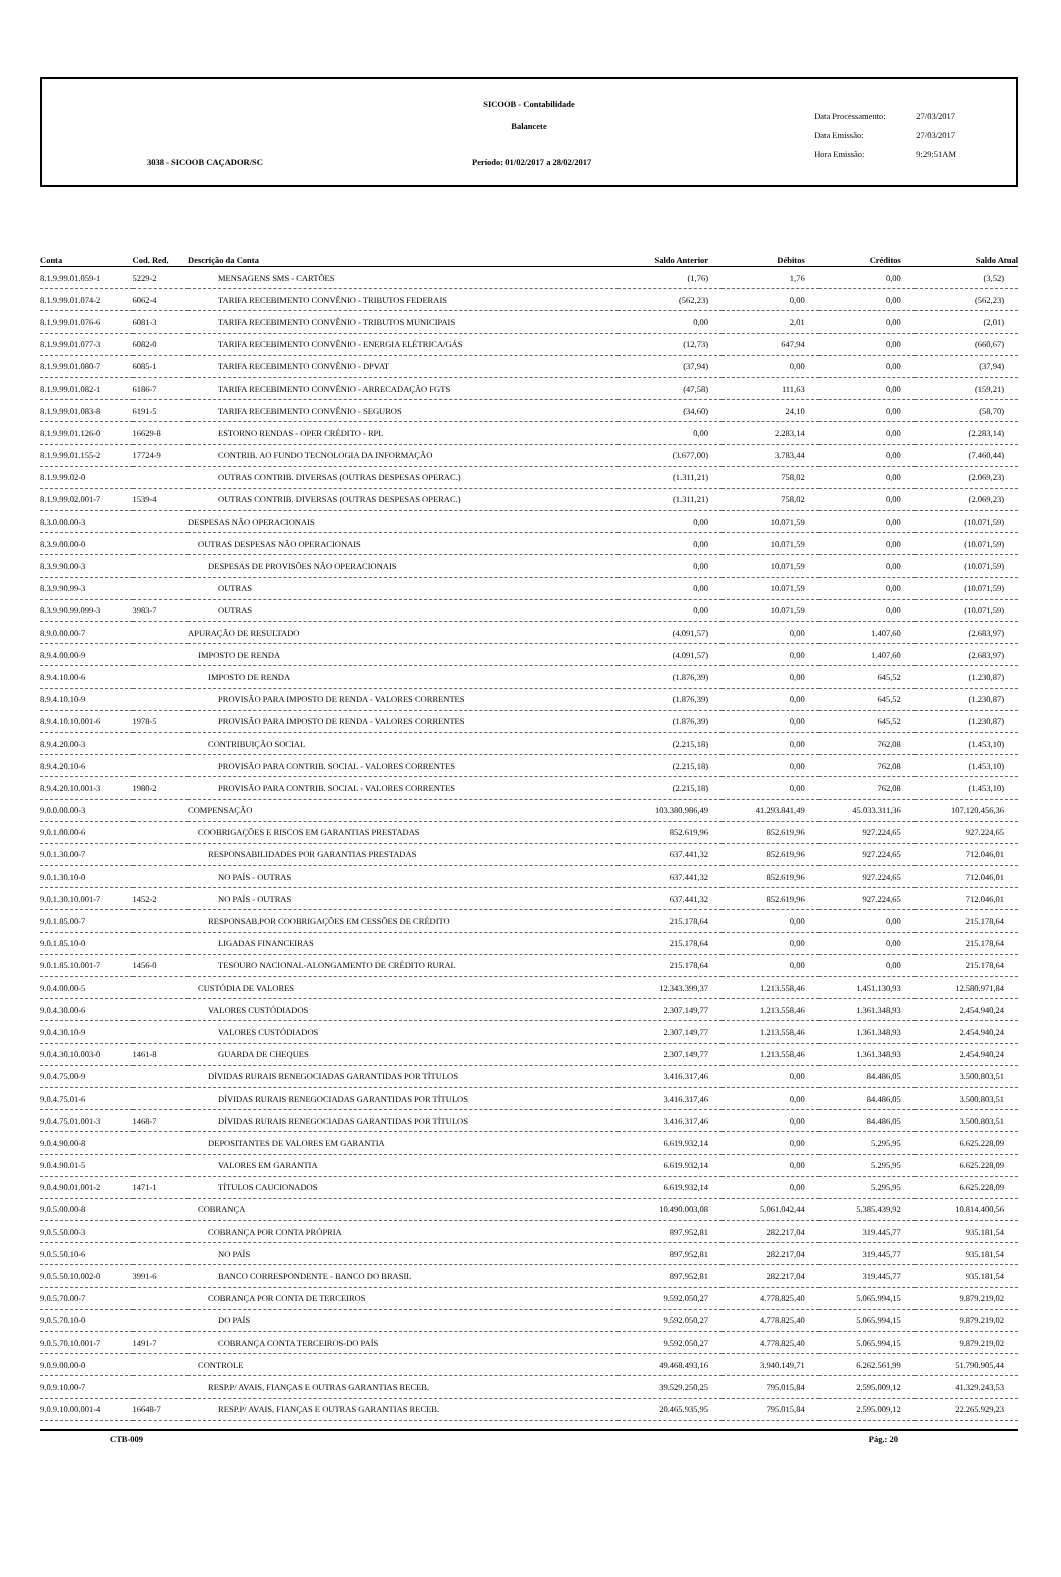SICOOB - Contabilidade
Balancete
Data Processamento: 27/03/2017
Data Emissão: 27/03/2017
Hora Emissão: 9:29:51AM
3038 - SICOOB CAÇADOR/SC
Período: 01/02/2017 a 28/02/2017
| Conta | Cod. Red. | Descrição da Conta | Saldo Anterior | Débitos | Créditos | Saldo Atual |
| --- | --- | --- | --- | --- | --- | --- |
| 8.1.9.99.01.059-1 | 5229-2 | MENSAGENS SMS - CARTÕES | (1,76) | 1,76 | 0,00 | (3,52) |
| 8.1.9.99.01.074-2 | 6062-4 | TARIFA RECEBIMENTO CONVÊNIO - TRIBUTOS FEDERAIS | (562,23) | 0,00 | 0,00 | (562,23) |
| 8.1.9.99.01.076-6 | 6081-3 | TARIFA RECEBIMENTO CONVÊNIO - TRIBUTOS MUNICIPAIS | 0,00 | 2,01 | 0,00 | (2,01) |
| 8.1.9.99.01.077-3 | 6082-0 | TARIFA RECEBIMENTO CONVÊNIO - ENERGIA ELÉTRICA/GÁS | (12,73) | 647,94 | 0,00 | (660,67) |
| 8.1.9.99.01.080-7 | 6085-1 | TARIFA RECEBIMENTO CONVÊNIO - DPVAT | (37,94) | 0,00 | 0,00 | (37,94) |
| 8.1.9.99.01.082-1 | 6186-7 | TARIFA RECEBIMENTO CONVÊNIO - ARRECADAÇÃO FGTS | (47,58) | 111,63 | 0,00 | (159,21) |
| 8.1.9.99.01.083-8 | 6191-5 | TARIFA RECEBIMENTO CONVÊNIO - SEGUROS | (34,60) | 24,10 | 0,00 | (58,70) |
| 8.1.9.99.01.126-0 | 16629-8 | ESTORNO RENDAS - OPER CRÉDITO - RPL | 0,00 | 2.283,14 | 0,00 | (2.283,14) |
| 8.1.9.99.01.155-2 | 17724-9 | CONTRIB. AO FUNDO TECNOLOGIA DA INFORMAÇÃO | (3.677,00) | 3.783,44 | 0,00 | (7.460,44) |
| 8.1.9.99.02-0 | | OUTRAS CONTRIB. DIVERSAS (OUTRAS DESPESAS OPERAC.) | (1.311,21) | 758,02 | 0,00 | (2.069,23) |
| 8.1.9.99.02.001-7 | 1539-4 | OUTRAS CONTRIB. DIVERSAS (OUTRAS DESPESAS OPERAC.) | (1.311,21) | 758,02 | 0,00 | (2.069,23) |
| 8.3.0.00.00-3 | | DESPESAS NÃO OPERACIONAIS | 0,00 | 10.071,59 | 0,00 | (10.071,59) |
| 8.3.9.00.00-0 | | OUTRAS DESPESAS NÃO OPERACIONAIS | 0,00 | 10.071,59 | 0,00 | (10.071,59) |
| 8.3.9.90.00-3 | | DESPESAS DE PROVISÕES NÃO OPERACIONAIS | 0,00 | 10.071,59 | 0,00 | (10.071,59) |
| 8.3.9.90.99-3 | | OUTRAS | 0,00 | 10.071,59 | 0,00 | (10.071,59) |
| 8.3.9.90.99.099-3 | 3983-7 | OUTRAS | 0,00 | 10.071,59 | 0,00 | (10.071,59) |
| 8.9.0.00.00-7 | | APURAÇÃO DE RESULTADO | (4.091,57) | 0,00 | 1.407,60 | (2.683,97) |
| 8.9.4.00.00-9 | | IMPOSTO DE RENDA | (4.091,57) | 0,00 | 1.407,60 | (2.683,97) |
| 8.9.4.10.00-6 | | IMPOSTO DE RENDA | (1.876,39) | 0,00 | 645,52 | (1.230,87) |
| 8.9.4.10.10-9 | | PROVISÃO PARA IMPOSTO DE RENDA - VALORES CORRENTES | (1.876,39) | 0,00 | 645,52 | (1.230,87) |
| 8.9.4.10.10.001-6 | 1978-5 | PROVISÃO PARA IMPOSTO DE RENDA - VALORES CORRENTES | (1.876,39) | 0,00 | 645,52 | (1.230,87) |
| 8.9.4.20.00-3 | | CONTRIBUIÇÃO SOCIAL | (2.215,18) | 0,00 | 762,08 | (1.453,10) |
| 8.9.4.20.10-6 | | PROVISÃO PARA CONTRIB. SOCIAL - VALORES CORRENTES | (2.215,18) | 0,00 | 762,08 | (1.453,10) |
| 8.9.4.20.10.001-3 | 1980-2 | PROVISÃO PARA CONTRIB. SOCIAL - VALORES CORRENTES | (2.215,18) | 0,00 | 762,08 | (1.453,10) |
| 9.0.0.00.00-3 | | COMPENSAÇÃO | 103.380.986,49 | 41.293.841,49 | 45.033.311,36 | 107.120.456,36 |
| 9.0.1.00.00-6 | | COOBRIGAÇÕES E RISCOS EM GARANTIAS PRESTADAS | 852.619,96 | 852.619,96 | 927.224,65 | 927.224,65 |
| 9.0.1.30.00-7 | | RESPONSABILIDADES POR GARANTIAS PRESTADAS | 637.441,32 | 852.619,96 | 927.224,65 | 712.046,01 |
| 9.0.1.30.10-0 | | NO PAÍS - OUTRAS | 637.441,32 | 852.619,96 | 927.224,65 | 712.046,01 |
| 9.0.1.30.10.001-7 | 1452-2 | NO PAÍS - OUTRAS | 637.441,32 | 852.619,96 | 927.224,65 | 712.046,01 |
| 9.0.1.85.00-7 | | RESPONSAB.POR COOBRIGAÇÕES EM CESSÕES DE CRÉDITO | 215.178,64 | 0,00 | 0,00 | 215.178,64 |
| 9.0.1.85.10-0 | | LIGADAS FINANCEIRAS | 215.178,64 | 0,00 | 0,00 | 215.178,64 |
| 9.0.1.85.10.001-7 | 1456-0 | TESOURO NACIONAL-ALONGAMENTO DE CRÉDITO RURAL | 215.178,64 | 0,00 | 0,00 | 215.178,64 |
| 9.0.4.00.00-5 | | CUSTÓDIA DE VALORES | 12.343.399,37 | 1.213.558,46 | 1.451.130,93 | 12.580.971,84 |
| 9.0.4.30.00-6 | | VALORES CUSTÓDIADOS | 2.307.149,77 | 1.213.558,46 | 1.361.348,93 | 2.454.940,24 |
| 9.0.4.30.10-9 | | VALORES CUSTÓDIADOS | 2.307.149,77 | 1.213.558,46 | 1.361.348,93 | 2.454.940,24 |
| 9.0.4.30.10.003-0 | 1461-8 | GUARDA DE CHEQUES | 2.307.149,77 | 1.213.558,46 | 1.361.348,93 | 2.454.940,24 |
| 9.0.4.75.00-9 | | DÍVIDAS RURAIS RENEGOCIADAS GARANTIDAS POR TÍTULOS | 3.416.317,46 | 0,00 | 84.486,05 | 3.500.803,51 |
| 9.0.4.75.01-6 | | DÍVIDAS RURAIS RENEGOCIADAS GARANTIDAS POR TÍTULOS | 3.416.317,46 | 0,00 | 84.486,05 | 3.500.803,51 |
| 9.0.4.75.01.001-3 | 1468-7 | DÍVIDAS RURAIS RENEGOCIADAS GARANTIDAS POR TÍTULOS | 3.416.317,46 | 0,00 | 84.486,05 | 3.500.803,51 |
| 9.0.4.90.00-8 | | DEPOSITANTES DE VALORES EM GARANTIA | 6.619.932,14 | 0,00 | 5.295,95 | 6.625.228,09 |
| 9.0.4.90.01-5 | | VALORES EM GARANTIA | 6.619.932,14 | 0,00 | 5.295,95 | 6.625.228,09 |
| 9.0.4.90.01.001-2 | 1471-1 | TÍTULOS CAUCIONADOS | 6.619.932,14 | 0,00 | 5.295,95 | 6.625.228,09 |
| 9.0.5.00.00-8 | | COBRANÇA | 10.490.003,08 | 5.061.042,44 | 5.385.439,92 | 10.814.400,56 |
| 9.0.5.50.00-3 | | COBRANÇA POR CONTA PRÓPRIA | 897.952,81 | 282.217,04 | 319.445,77 | 935.181,54 |
| 9.0.5.50.10-6 | | NO PAÍS | 897.952,81 | 282.217,04 | 319.445,77 | 935.181,54 |
| 9.0.5.50.10.002-0 | 3991-6 | BANCO CORRESPONDENTE - BANCO DO BRASIL | 897.952,81 | 282.217,04 | 319.445,77 | 935.181,54 |
| 9.0.5.70.00-7 | | COBRANÇA POR CONTA DE TERCEIROS | 9.592.050,27 | 4.778.825,40 | 5.065.994,15 | 9.879.219,02 |
| 9.0.5.70.10-0 | | DO PAÍS | 9.592.050,27 | 4.778.825,40 | 5.065.994,15 | 9.879.219,02 |
| 9.0.5.70.10.001-7 | 1491-7 | COBRANÇA CONTA TERCEIROS-DO PAÍS | 9.592.050,27 | 4.778.825,40 | 5.065.994,15 | 9.879.219,02 |
| 9.0.9.00.00-0 | | CONTROLE | 49.468.493,16 | 3.940.149,71 | 6.262.561,99 | 51.790.905,44 |
| 9.0.9.10.00-7 | | RESP.P/ AVAIS, FIANÇAS E OUTRAS GARANTIAS RECEB. | 39.529.250,25 | 795.015,84 | 2.595.009,12 | 41.329.243,53 |
| 9.0.9.10.00.001-4 | 16648-7 | RESP.P/ AVAIS, FIANÇAS E OUTRAS GARANTIAS RECEB. | 20.465.935,95 | 795.015,84 | 2.595.009,12 | 22.265.929,23 |
CTB-009 Pág.: 20